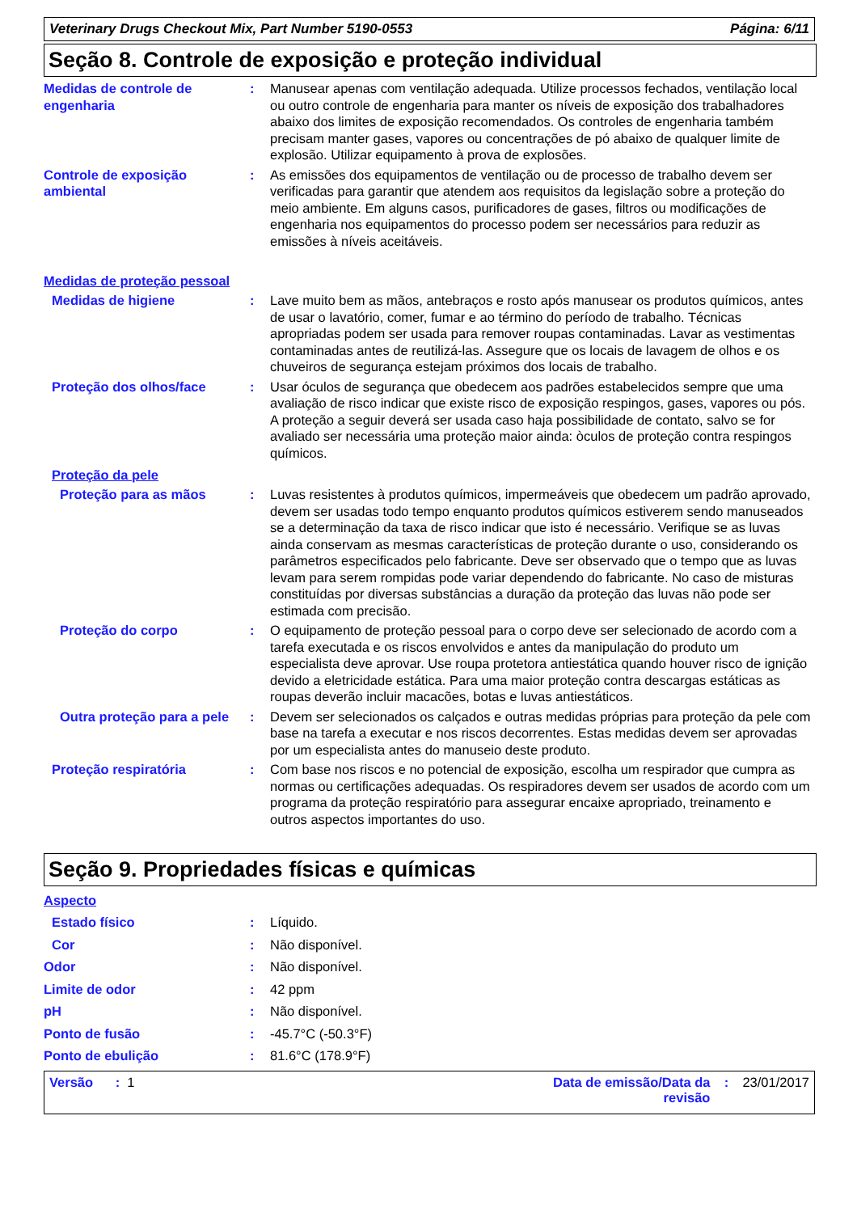Veterinary Drugs Checkout Mix, Part Number 5190-0553 Página: 6/11
Seção 8. Controle de exposição e proteção individual
Medidas de controle de engenharia
: Manusear apenas com ventilação adequada. Utilize processos fechados, ventilação local ou outro controle de engenharia para manter os níveis de exposição dos trabalhadores abaixo dos limites de exposição recomendados. Os controles de engenharia também precisam manter gases, vapores ou concentrações de pó abaixo de qualquer limite de explosão. Utilizar equipamento à prova de explosões.
Controle de exposição ambiental
: As emissões dos equipamentos de ventilação ou de processo de trabalho devem ser verificadas para garantir que atendem aos requisitos da legislação sobre a proteção do meio ambiente. Em alguns casos, purificadores de gases, filtros ou modificações de engenharia nos equipamentos do processo podem ser necessários para reduzir as emissões à níveis aceitáveis.
Medidas de proteção pessoal
Medidas de higiene : Lave muito bem as mãos, antebraços e rosto após manusear os produtos químicos, antes de usar o lavatório, comer, fumar e ao término do período de trabalho. Técnicas apropriadas podem ser usada para remover roupas contaminadas. Lavar as vestimentas contaminadas antes de reutilizá-las. Assegure que os locais de lavagem de olhos e os chuveiros de segurança estejam próximos dos locais de trabalho.
Proteção dos olhos/face : Usar óculos de segurança que obedecem aos padrões estabelecidos sempre que uma avaliação de risco indicar que existe risco de exposição respingos, gases, vapores ou pós. A proteção a seguir deverá ser usada caso haja possibilidade de contato, salvo se for avaliado ser necessária uma proteção maior ainda: òculos de proteção contra respingos químicos.
Proteção da pele
Proteção para as mãos : Luvas resistentes à produtos químicos, impermeáveis que obedecem um padrão aprovado, devem ser usadas todo tempo enquanto produtos químicos estiverem sendo manuseados se a determinação da taxa de risco indicar que isto é necessário. Verifique se as luvas ainda conservam as mesmas características de proteção durante o uso, considerando os parâmetros especificados pelo fabricante. Deve ser observado que o tempo que as luvas levam para serem rompidas pode variar dependendo do fabricante. No caso de misturas constituídas por diversas substâncias a duração da proteção das luvas não pode ser estimada com precisão.
Proteção do corpo : O equipamento de proteção pessoal para o corpo deve ser selecionado de acordo com a tarefa executada e os riscos envolvidos e antes da manipulação do produto um especialista deve aprovar. Use roupa protetora antiestática quando houver risco de ignição devido a eletricidade estática. Para uma maior proteção contra descargas estáticas as roupas deverão incluir macacões, botas e luvas antiestáticos.
Outra proteção para a pele
: Devem ser selecionados os calçados e outras medidas próprias para proteção da pele com base na tarefa a executar e nos riscos decorrentes. Estas medidas devem ser aprovadas por um especialista antes do manuseio deste produto.
Proteção respiratória : Com base nos riscos e no potencial de exposição, escolha um respirador que cumpra as normas ou certificações adequadas. Os respiradores devem ser usados de acordo com um programa da proteção respiratório para assegurar encaixe apropriado, treinamento e outros aspectos importantes do uso.
Seção 9. Propriedades físicas e químicas
Aspecto
Estado físico : Líquido.
Cor : Não disponível.
Odor : Não disponível.
Limite de odor : 42 ppm
pH : Não disponível.
Ponto de fusão : -45.7°C (-50.3°F)
Ponto de ebulição : 81.6°C (178.9°F)
Versão : 1 Data de emissão/Data da revisão
: 23/01/2017